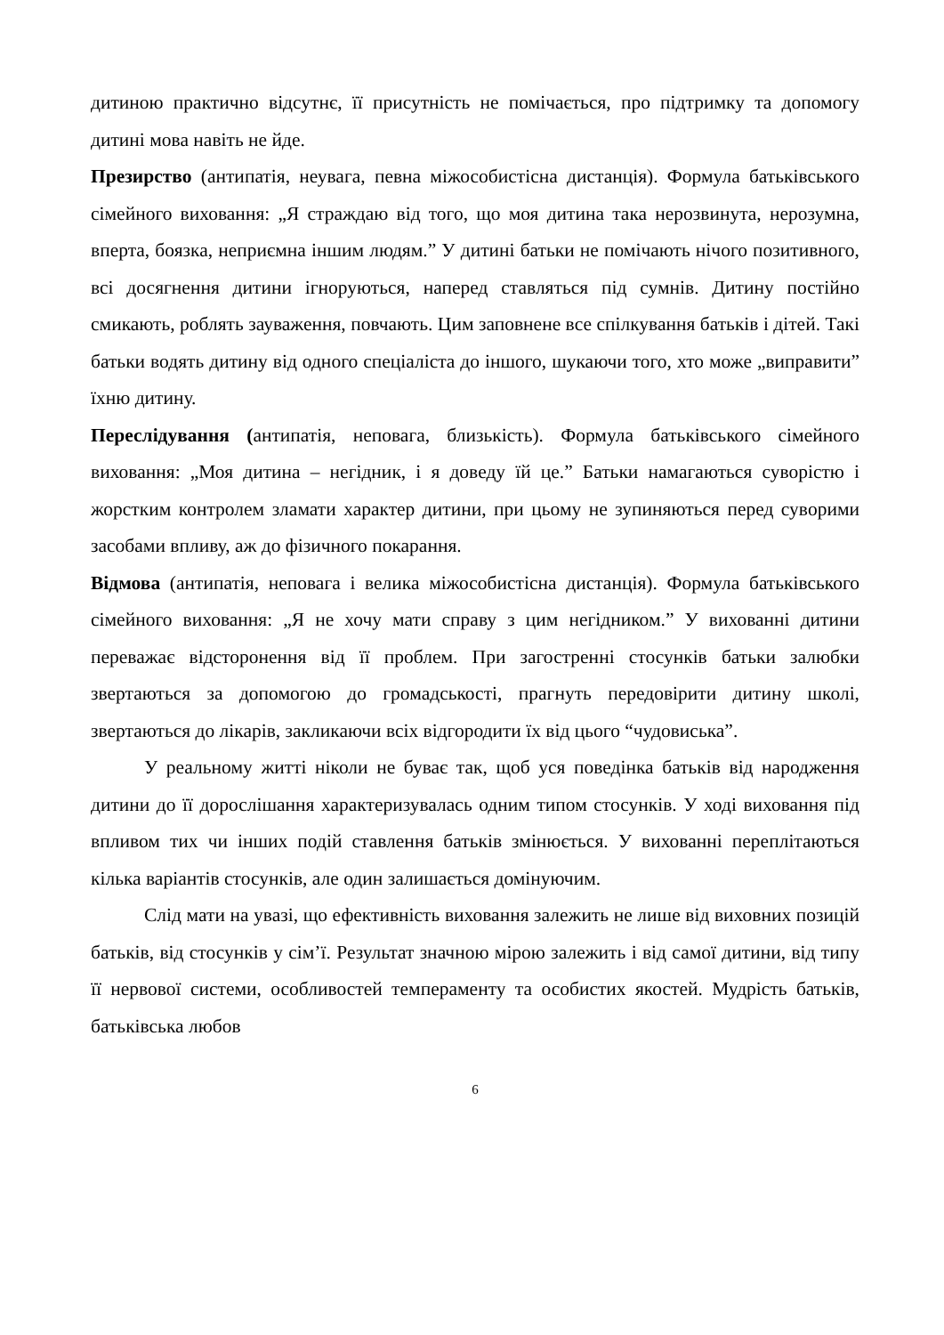дитиною практично відсутнє, її присутність не помічається, про підтримку та допомогу дитині мова навіть не йде.
Презирство (антипатія, неувага, певна міжособистісна дистанція). Формула батьківського сімейного виховання: „Я страждаю від того, що моя дитина така нерозвинута, нерозумна, вперта, боязка, неприємна іншим людям.” У дитині батьки не помічають нічого позитивного, всі досягнення дитини ігноруються, наперед ставляться під сумнів. Дитину постійно смикають, роблять зауваження, повчають. Цим заповнене все спілкування батьків і дітей. Такі батьки водять дитину від одного спеціаліста до іншого, шукаючи того, хто може „виправити” їхню дитину.
Переслідування (антипатія, неповага, близькість). Формула батьківського сімейного виховання: „Моя дитина – негідник, і я доведу їй це.” Батьки намагаються суворістю і жорстким контролем зламати характер дитини, при цьому не зупиняються перед суворими засобами впливу, аж до фізичного покарання.
Відмова (антипатія, неповага і велика міжособистісна дистанція). Формула батьківського сімейного виховання: „Я не хочу мати справу з цим негідником.” У вихованні дитини переважає відсторонення від її проблем. При загостренні стосунків батьки залюбки звертаються за допомогою до громадськості, прагнуть передовірити дитину школі, звертаються до лікарів, закликаючи всіх відгородити їх від цього “чудовиська”.
У реальному житті ніколи не буває так, щоб уся поведінка батьків від народження дитини до її дорослішання характеризувалась одним типом стосунків. У ході виховання під впливом тих чи інших подій ставлення батьків змінюється. У вихованні переплітаються кілька варіантів стосунків, але один залишається домінуючим.
Слід мати на увазі, що ефективність виховання залежить не лише від виховних позицій батьків, від стосунків у сім’ї. Результат значною мірою залежить і від самої дитини, від типу її нервової системи, особливостей темпераменту та особистих якостей. Мудрість батьків, батьківська любов
6